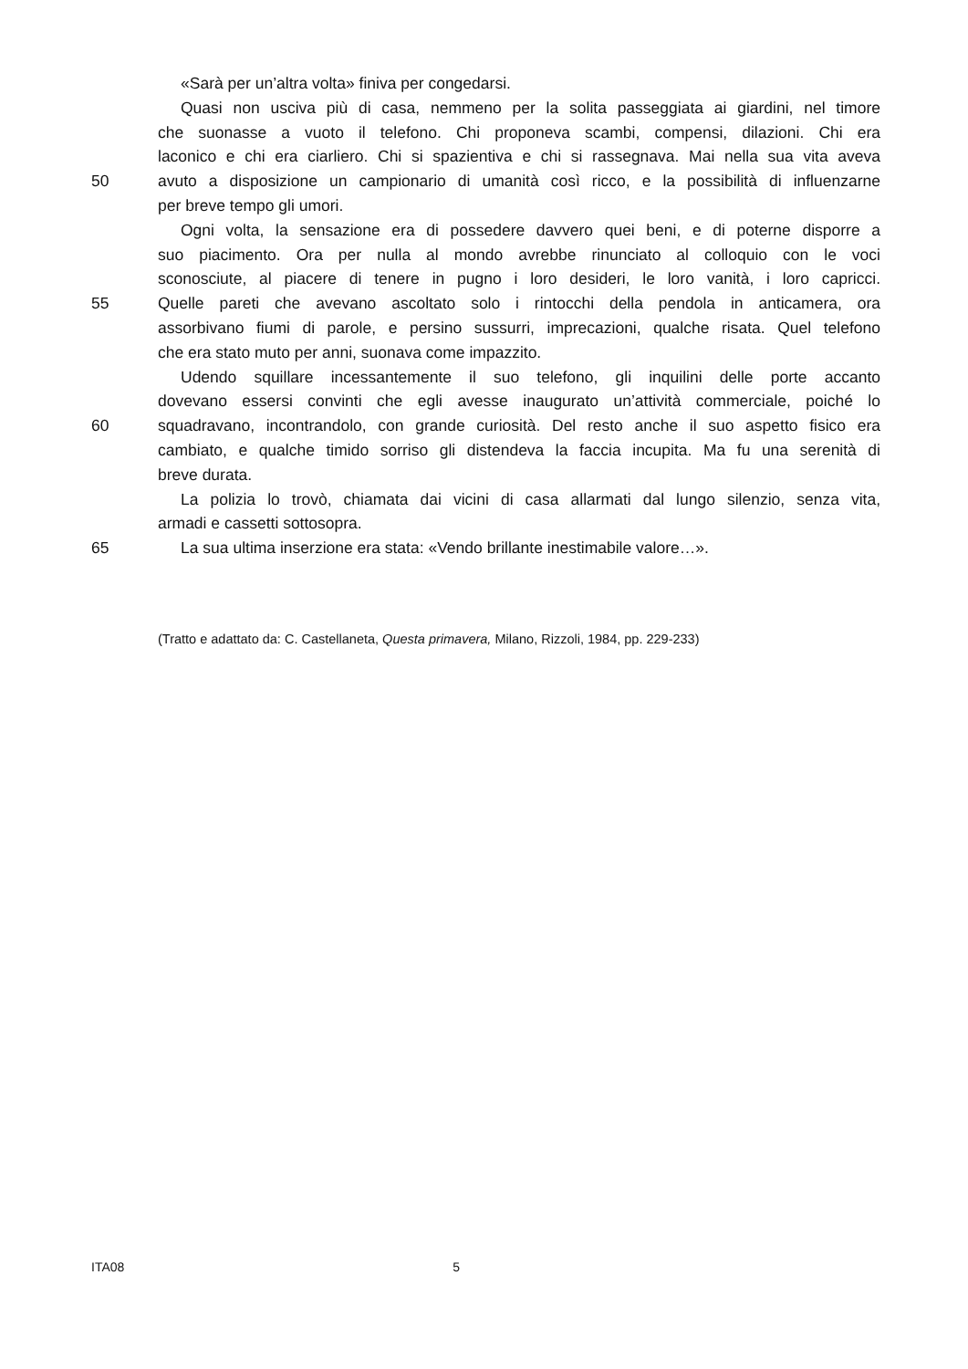«Sarà per un’altra volta» finiva per congedarsi.
Quasi non usciva più di casa, nemmeno per la solita passeggiata ai giardini, nel timore
che suonasse a vuoto il telefono. Chi proponeva scambi, compensi, dilazioni. Chi era
laconico e chi era ciarliero. Chi si spazientiva e chi si rassegnava. Mai nella sua vita aveva
50 avuto a disposizione un campionario di umanità così ricco, e la possibilità di influenzarne
per breve tempo gli umori.
Ogni volta, la sensazione era di possedere davvero quei beni, e di poterne disporre a
suo piacimento. Ora per nulla al mondo avrebbe rinunciato al colloquio con le voci
sconosciute, al piacere di tenere in pugno i loro desideri, le loro vanità, i loro capricci.
55 Quelle pareti che avevano ascoltato solo i rintocchi della pendola in anticamera, ora
assorbivano fiumi di parole, e persino sussurri, imprecazioni, qualche risata. Quel telefono
che era stato muto per anni, suonava come impazzito.
Udendo squillare incessantemente il suo telefono, gli inquilini delle porte accanto
dovevano essersi convinti che egli avesse inaugurato un’attività commerciale, poiché lo
60 squadravano, incontrandolo, con grande curiosità. Del resto anche il suo aspetto fisico era
cambiato, e qualche timido sorriso gli distendeva la faccia incupita. Ma fu una serenità di
breve durata.
La polizia lo trovò, chiamata dai vicini di casa allarmati dal lungo silenzio, senza vita,
armadi e cassetti sottosopra.
65 La sua ultima inserzione era stata: «Vendo brillante inestimabile valore…».
(Tratto e adattato da: C. Castellaneta, Questa primavera, Milano, Rizzoli, 1984, pp. 229-233)
ITA08 5